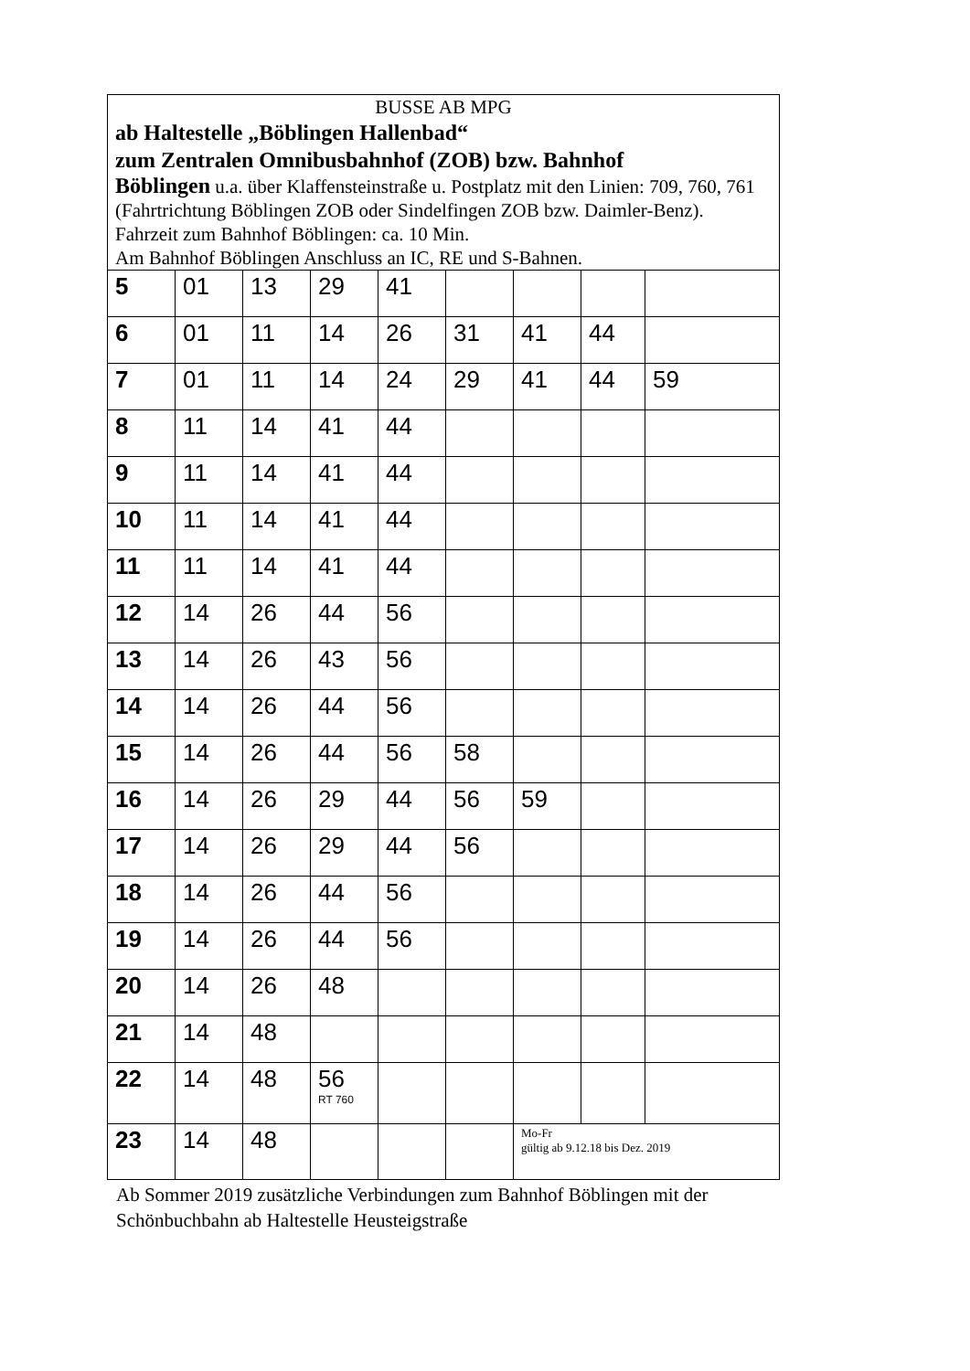BUSSE AB MPG
ab Haltestelle „Böblingen Hallenbad“
zum Zentralen Omnibusbahnhof (ZOB) bzw. Bahnhof
Böblingen u.a. über Klaffensteinstraße u. Postplatz mit den Linien: 709, 760, 761 (Fahrtrichtung Böblingen ZOB oder Sindelfingen ZOB bzw. Daimler-Benz).
Fahrzeit zum Bahnhof Böblingen: ca. 10 Min.
Am Bahnhof Böblingen Anschluss an IC, RE und S-Bahnen.
| 5 | 01 | 13 | 29 | 41 | | | | |
| 6 | 01 | 11 | 14 | 26 | 31 | 41 | 44 | |
| 7 | 01 | 11 | 14 | 24 | 29 | 41 | 44 | 59 |
| 8 | 11 | 14 | 41 | 44 | | | | |
| 9 | 11 | 14 | 41 | 44 | | | | |
| 10 | 11 | 14 | 41 | 44 | | | | |
| 11 | 11 | 14 | 41 | 44 | | | | |
| 12 | 14 | 26 | 44 | 56 | | | | |
| 13 | 14 | 26 | 43 | 56 | | | | |
| 14 | 14 | 26 | 44 | 56 | | | | |
| 15 | 14 | 26 | 44 | 56 | 58 | | | |
| 16 | 14 | 26 | 29 | 44 | 56 | 59 | | |
| 17 | 14 | 26 | 29 | 44 | 56 | | | |
| 18 | 14 | 26 | 44 | 56 | | | | |
| 19 | 14 | 26 | 44 | 56 | | | | |
| 20 | 14 | 26 | 48 | | | | | |
| 21 | 14 | 48 | | | | | | |
| 22 | 14 | 48 | 56 RT 760 | | | | | |
| 23 | 14 | 48 | | | | Mo-Fr gültig ab 9.12.18 bis Dez. 2019 | | |
Ab Sommer 2019 zusätzliche Verbindungen zum Bahnhof Böblingen mit der Schönbuchbahn ab Haltestelle Heusteigstraße